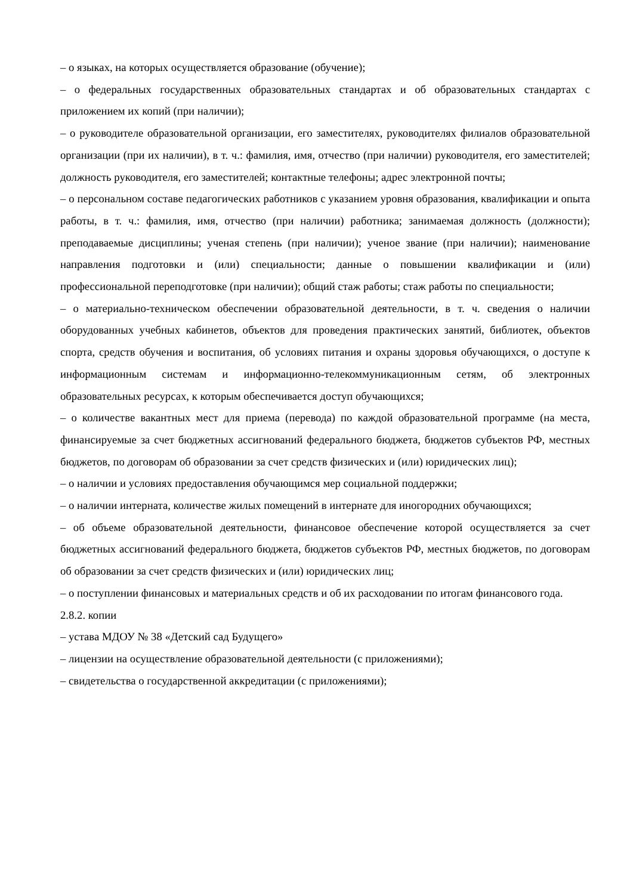– о языках, на которых осуществляется образование (обучение);
– о федеральных государственных образовательных стандартах и об образовательных стандартах с приложением их копий (при наличии);
– о руководителе образовательной организации, его заместителях, руководителях филиалов образовательной организации (при их наличии), в т. ч.: фамилия, имя, отчество (при наличии) руководителя, его заместителей; должность руководителя, его заместителей; контактные телефоны; адрес электронной почты;
– о персональном составе педагогических работников с указанием уровня образования, квалификации и опыта работы, в т. ч.: фамилия, имя, отчество (при наличии) работника; занимаемая должность (должности); преподаваемые дисциплины; ученая степень (при наличии); ученое звание (при наличии); наименование направления подготовки и (или) специальности; данные о повышении квалификации и (или) профессиональной переподготовке (при наличии); общий стаж работы; стаж работы по специальности;
– о материально-техническом обеспечении образовательной деятельности, в т. ч. сведения о наличии оборудованных учебных кабинетов, объектов для проведения практических занятий, библиотек, объектов спорта, средств обучения и воспитания, об условиях питания и охраны здоровья обучающихся, о доступе к информационным системам и информационно-телекоммуникационным сетям, об электронных образовательных ресурсах, к которым обеспечивается доступ обучающихся;
– о количестве вакантных мест для приема (перевода) по каждой образовательной программе (на места, финансируемые за счет бюджетных ассигнований федерального бюджета, бюджетов субъектов РФ, местных бюджетов, по договорам об образовании за счет средств физических и (или) юридических лиц);
– о наличии и условиях предоставления обучающимся мер социальной поддержки;
– о наличии интерната, количестве жилых помещений в интернате для иногородних обучающихся;
– об объеме образовательной деятельности, финансовое обеспечение которой осуществляется за счет бюджетных ассигнований федерального бюджета, бюджетов субъектов РФ, местных бюджетов, по договорам об образовании за счет средств физических и (или) юридических лиц;
– о поступлении финансовых и материальных средств и об их расходовании по итогам финансового года.
2.8.2. копии
– устава МДОУ № 38 «Детский сад Будущего»
– лицензии на осуществление образовательной деятельности (с приложениями);
– свидетельства о государственной аккредитации (с приложениями);